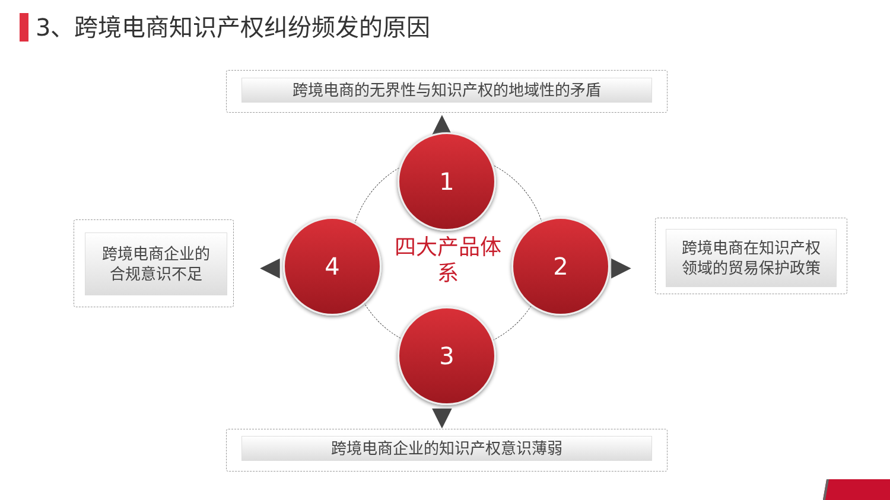3、跨境电商知识产权纠纷频发的原因
跨境电商的无界性与知识产权的地域性的矛盾
▲
1
4
四大产品体系
2
3
◀ ▶
跨境电商企业的
合规意识不足
跨境电商在知识产权
领域的贸易保护政策
▼
跨境电商企业的知识产权意识薄弱